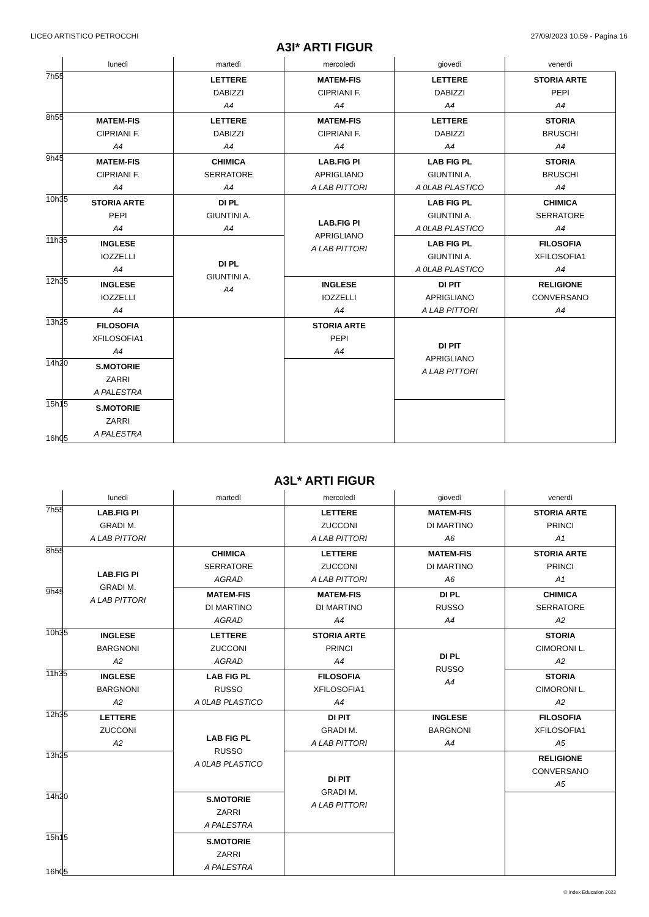LICEO ARTISTICO PETROCCHI 27/09/2023 10.59 - Pagina 16
A3I* ARTI FIGUR
| | lunedì | martedì | mercoledì | giovedì | venerdì |
| --- | --- | --- | --- | --- | --- |
| 7h55 | | LETTERE DABIZZI A4 | MATEM-FIS CIPRIANI F. A4 | LETTERE DABIZZI A4 | STORIA ARTE PEPI A4 |
| 8h55 | MATEM-FIS CIPRIANI F. A4 | LETTERE DABIZZI A4 | MATEM-FIS CIPRIANI F. A4 | LETTERE DABIZZI A4 | STORIA BRUSCHI A4 |
| 9h45 | MATEM-FIS CIPRIANI F. A4 | CHIMICA SERRATORE A4 | LAB.FIG PI APRIGLIANO A LAB PITTORI | LAB FIG PL GIUNTINI A. A 0LAB PLASTICO | STORIA BRUSCHI A4 |
| 10h35 | STORIA ARTE PEPI A4 | DI PL GIUNTINI A. A4 | LAB.FIG PI APRIGLIANO A LAB PITTORI | LAB FIG PL GIUNTINI A. A 0LAB PLASTICO | CHIMICA SERRATORE A4 |
| 11h35 | INGLESE IOZZELLI A4 | DI PL GIUNTINI A. A4 | | LAB FIG PL GIUNTINI A. A 0LAB PLASTICO | FILOSOFIA XFILOSOFIA1 A4 |
| 12h35 | INGLESE IOZZELLI A4 | | INGLESE IOZZELLI A4 | DI PIT APRIGLIANO A LAB PITTORI | RELIGIONE CONVERSANO A4 |
| 13h25 | FILOSOFIA XFILOSOFIA1 A4 | | STORIA ARTE PEPI A4 | DI PIT APRIGLIANO A LAB PITTORI | |
| 14h20 | S.MOTORIE ZARRI A PALESTRA | | | | |
| 15h15 16h05 | S.MOTORIE ZARRI A PALESTRA | | | | |
A3L* ARTI FIGUR
| | lunedì | martedì | mercoledì | giovedì | venerdì |
| --- | --- | --- | --- | --- | --- |
| 7h55 | LAB.FIG PI GRADI M. A LAB PITTORI | | LETTERE ZUCCONI A LAB PITTORI | MATEM-FIS DI MARTINO A6 | STORIA ARTE PRINCI A1 |
| 8h55 | LAB.FIG PI GRADI M. A LAB PITTORI | CHIMICA SERRATORE AGRAD | LETTERE ZUCCONI A LAB PITTORI | MATEM-FIS DI MARTINO A6 | STORIA ARTE PRINCI A1 |
| 9h45 | | MATEM-FIS DI MARTINO AGRAD | MATEM-FIS DI MARTINO A4 | DI PL RUSSO A4 | CHIMICA SERRATORE A2 |
| 10h35 | INGLESE BARGNONI A2 | LETTERE ZUCCONI AGRAD | STORIA ARTE PRINCI A4 | DI PL RUSSO A4 | STORIA CIMORONI L. A2 |
| 11h35 | INGLESE BARGNONI A2 | LAB FIG PL RUSSO A 0LAB PLASTICO | FILOSOFIA XFILOSOFIA1 A4 | | STORIA CIMORONI L. A2 |
| 12h35 | LETTERE ZUCCONI A2 | LAB FIG PL RUSSO A 0LAB PLASTICO | DI PIT GRADI M. A LAB PITTORI | INGLESE BARGNONI A4 | FILOSOFIA XFILOSOFIA1 A5 |
| 13h25 | | | DI PIT GRADI M. A LAB PITTORI | | RELIGIONE CONVERSANO A5 |
| 14h20 | | S.MOTORIE ZARRI A PALESTRA | | | |
| 15h15 16h05 | | S.MOTORIE ZARRI A PALESTRA | | | |
© Index Education 2023